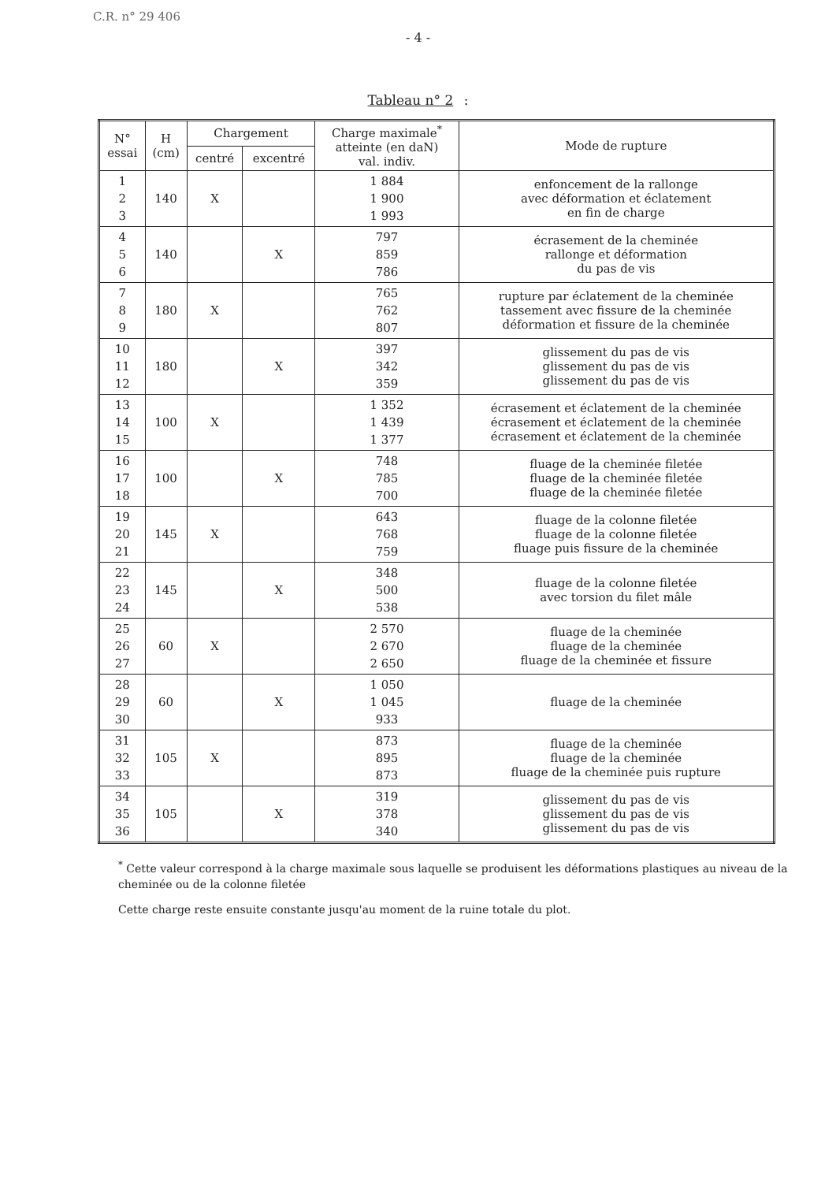C.R. n° 29 406
- 4 -
Tableau n° 2 :
| N° essai | H (cm) | Chargement | | Charge maximale<sup>*</sup> atteinte (en daN) val. indiv. | Mode de rupture |
| --- | --- | --- | --- | --- | --- |
| | | centré | excentré | | |
| 1 2 3 | 140 | X | | 1 884 1 900 1 993 | enfoncement de la rallonge avec déformation et éclatement en fin de charge |
| 4 5 6 | 140 | | X | 797 859 786 | écrasement de la cheminée rallonge et déformation du pas de vis |
| 7 8 9 | 180 | X | | 765 762 807 | rupture par éclatement de la cheminée tassement avec fissure de la cheminée déformation et fissure de la cheminée |
| 10 11 12 | 180 | | X | 397 342 359 | glissement du pas de vis glissement du pas de vis glissement du pas de vis |
| 13 14 15 | 100 | X | | 1 352 1 439 1 377 | écrasement et éclatement de la cheminée écrasement et éclatement de la cheminée écrasement et éclatement de la cheminée |
| 16 17 18 | 100 | | X | 748 785 700 | fluage de la cheminée filetée fluage de la cheminée filetée fluage de la cheminée filetée |
| 19 20 21 | 145 | X | | 643 768 759 | fluage de la colonne filetée fluage de la colonne filetée fluage puis fissure de la cheminée |
| 22 23 24 | 145 | | X | 348 500 538 | fluage de la colonne filetée avec torsion du filet mâle |
| 25 26 27 | 60 | X | | 2 570 2 670 2 650 | fluage de la cheminée fluage de la cheminée fluage de la cheminée et fissure |
| 28 29 30 | 60 | | X | 1 050 1 045 933 | fluage de la cheminée |
| 31 32 33 | 105 | X | | 873 895 873 | fluage de la cheminée fluage de la cheminée fluage de la cheminée puis rupture |
| 34 35 36 | 105 | | X | 319 378 340 | glissement du pas de vis glissement du pas de vis glissement du pas de vis |
<sup>*</sup> Cette valeur correspond à la charge maximale sous laquelle se produisent les déformations plastiques au niveau de la cheminée ou de la colonne filetée
Cette charge reste ensuite constante jusqu'au moment de la ruine totale du plot.